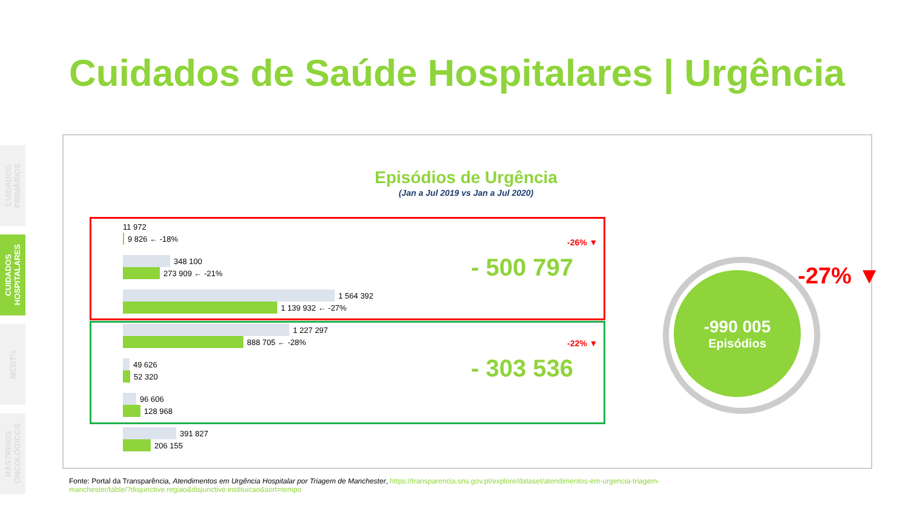CUIDADOS PRIMÁRIOS
CUIDADOS HOSPITALARES
MCDT's
RASTREIOS ONCOLÓGICOS
Cuidados de Saúde Hospitalares | Urgência
Episódios de Urgência
(Jan a Jul 2019 vs Jan a Jul 2020)
11 972
9 826 ← -18%
348 100
273 909 ← -21%
1 564 392
1 139 932 ← -27%
1 227 297
888 705 ← -28%
49 626
52 320
96 606
128 968
391 827
206 155
-26% ▼
- 500 797
-22% ▼
- 303 536
-990 005
Episódios
-27% ▼
Fonte: Portal da Transparência, Atendimentos em Urgência Hospitalar por Triagem de Manchester, https://transparencia.sns.gov.pt/explore/dataset/atendimentos-em-urgencia-triagem-manchester/table/?disjunctive.regiao&disjunctive.instituicao&sort=tempo